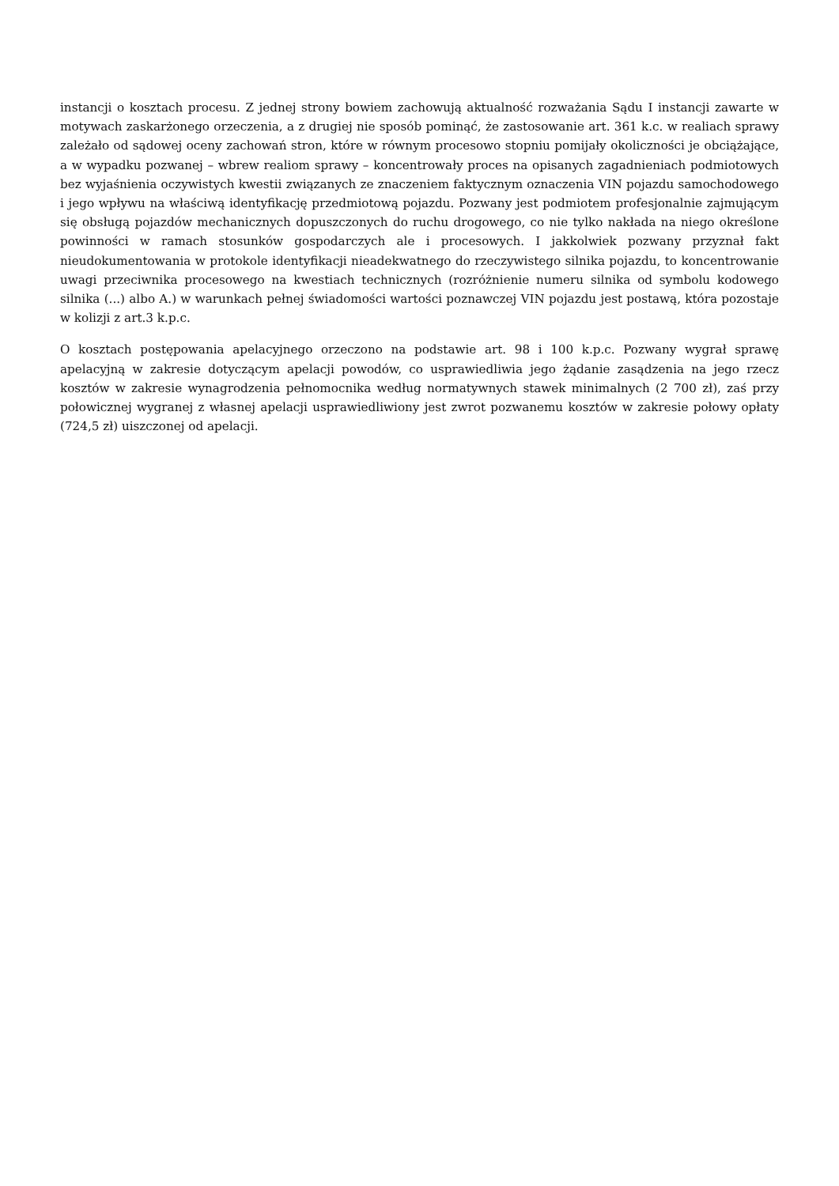instancji o kosztach procesu. Z jednej strony bowiem zachowują aktualność rozważania Sądu I instancji zawarte w motywach zaskarżonego orzeczenia, a z drugiej nie sposób pominąć, że zastosowanie art. 361 k.c. w realiach sprawy zależało od sądowej oceny zachowań stron, które w równym procesowo stopniu pomijały okoliczności je obciążające, a w wypadku pozwanej – wbrew realiom sprawy – koncentrowały proces na opisanych zagadnieniach podmiotowych bez wyjaśnienia oczywistych kwestii związanych ze znaczeniem faktycznym oznaczenia VIN pojazdu samochodowego i jego wpływu na właściwą identyfikację przedmiotową pojazdu. Pozwany jest podmiotem profesjonalnie zajmującym się obsługą pojazdów mechanicznych dopuszczonych do ruchu drogowego, co nie tylko nakłada na niego określone powinności w ramach stosunków gospodarczych ale i procesowych. I jakkolwiek pozwany przyznał fakt nieudokumentowania w protokole identyfikacji nieadekwatnego do rzeczywistego silnika pojazdu, to koncentrowanie uwagi przeciwnika procesowego na kwestiach technicznych (rozróżnienie numeru silnika od symbolu kodowego silnika (...) albo A.) w warunkach pełnej świadomości wartości poznawczej VIN pojazdu jest postawą, która pozostaje w kolizji z art.3 k.p.c.
O kosztach postępowania apelacyjnego orzeczono na podstawie art. 98 i 100 k.p.c. Pozwany wygrał sprawę apelacyjną w zakresie dotyczącym apelacji powodów, co usprawiedliwia jego żądanie zasądzenia na jego rzecz kosztów w zakresie wynagrodzenia pełnomocnika według normatywnych stawek minimalnych (2 700 zł), zaś przy połowicznej wygranej z własnej apelacji usprawiedliwiony jest zwrot pozwanemu kosztów w zakresie połowy opłaty (724,5 zł) uiszczonej od apelacji.